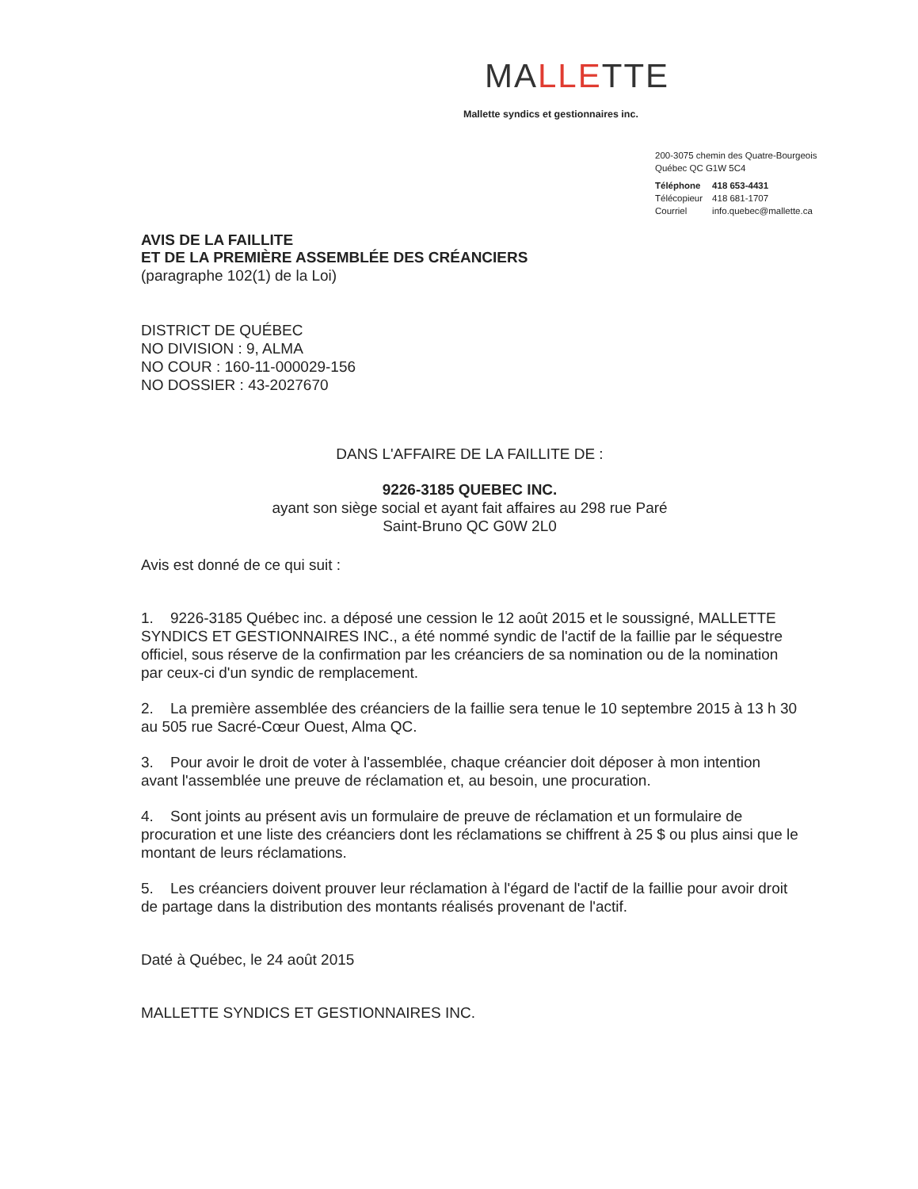MALLETTE
Mallette syndics et gestionnaires inc.
200-3075 chemin des Quatre-Bourgeois
Québec QC G1W 5C4
| Téléphone | 418 653-4431 |
| Télécopieur | 418 681-1707 |
| Courriel | info.quebec@mallette.ca |
AVIS DE LA FAILLITE
ET DE LA PREMIÈRE ASSEMBLÉE DES CRÉANCIERS
(paragraphe 102(1) de la Loi)
DISTRICT DE QUÉBEC
NO DIVISION : 9, ALMA
NO COUR : 160-11-000029-156
NO DOSSIER : 43-2027670
DANS L'AFFAIRE DE LA FAILLITE DE :
9226-3185 QUEBEC INC.
ayant son siège social et ayant fait affaires au 298 rue Paré
Saint-Bruno QC G0W 2L0
Avis est donné de ce qui suit :
1. 9226-3185 Québec inc. a déposé une cession le 12 août 2015 et le soussigné, MALLETTE SYNDICS ET GESTIONNAIRES INC., a été nommé syndic de l'actif de la faillie par le séquestre officiel, sous réserve de la confirmation par les créanciers de sa nomination ou de la nomination par ceux-ci d'un syndic de remplacement.
2. La première assemblée des créanciers de la faillie sera tenue le 10 septembre 2015 à 13 h 30 au 505 rue Sacré-Cœur Ouest, Alma QC.
3. Pour avoir le droit de voter à l'assemblée, chaque créancier doit déposer à mon intention avant l'assemblée une preuve de réclamation et, au besoin, une procuration.
4. Sont joints au présent avis un formulaire de preuve de réclamation et un formulaire de procuration et une liste des créanciers dont les réclamations se chiffrent à 25 $ ou plus ainsi que le montant de leurs réclamations.
5. Les créanciers doivent prouver leur réclamation à l'égard de l'actif de la faillie pour avoir droit de partage dans la distribution des montants réalisés provenant de l'actif.
Daté à Québec, le 24 août 2015
MALLETTE SYNDICS ET GESTIONNAIRES INC.